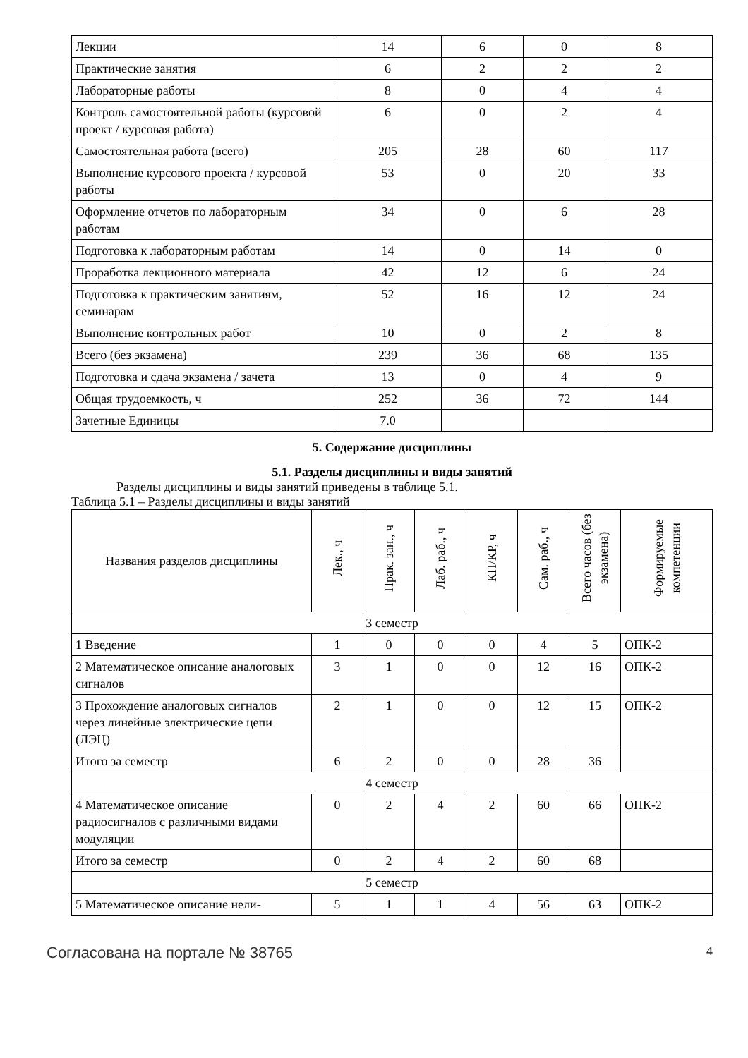| Лекции | 14 | 6 | 0 | 8 |
| Практические занятия | 6 | 2 | 2 | 2 |
| Лабораторные работы | 8 | 0 | 4 | 4 |
| Контроль самостоятельной работы (курсовой проект / курсовая работа) | 6 | 0 | 2 | 4 |
| Самостоятельная работа (всего) | 205 | 28 | 60 | 117 |
| Выполнение курсового проекта / курсовой работы | 53 | 0 | 20 | 33 |
| Оформление отчетов по лабораторным работам | 34 | 0 | 6 | 28 |
| Подготовка к лабораторным работам | 14 | 0 | 14 | 0 |
| Проработка лекционного материала | 42 | 12 | 6 | 24 |
| Подготовка к практическим занятиям, семинарам | 52 | 16 | 12 | 24 |
| Выполнение контрольных работ | 10 | 0 | 2 | 8 |
| Всего (без экзамена) | 239 | 36 | 68 | 135 |
| Подготовка и сдача экзамена / зачета | 13 | 0 | 4 | 9 |
| Общая трудоемкость, ч | 252 | 36 | 72 | 144 |
| Зачетные Единицы | 7.0 | | | |
5. Содержание дисциплины
5.1. Разделы дисциплины и виды занятий
Разделы дисциплины и виды занятий приведены в таблице 5.1.
Таблица 5.1 – Разделы дисциплины и виды занятий
| Названия разделов дисциплины | Лек., ч | Прак. зан., ч | Лаб. раб., ч | КП/КР, ч | Сам. раб., ч | Всего часов (без экзамена) | Формируемые компетенции |
| --- | --- | --- | --- | --- | --- | --- | --- |
| 3 семестр | | | | | | | |
| 1 Введение | 1 | 0 | 0 | 0 | 4 | 5 | ОПК-2 |
| 2 Математическое описание аналоговых сигналов | 3 | 1 | 0 | 0 | 12 | 16 | ОПК-2 |
| 3 Прохождение аналоговых сигналов через линейные электрические цепи (ЛЭЦ) | 2 | 1 | 0 | 0 | 12 | 15 | ОПК-2 |
| Итого за семестр | 6 | 2 | 0 | 0 | 28 | 36 | |
| 4 семестр | | | | | | | |
| 4 Математическое описание радиосигналов с различными видами модуляции | 0 | 2 | 4 | 2 | 60 | 66 | ОПК-2 |
| Итого за семестр | 0 | 2 | 4 | 2 | 60 | 68 | |
| 5 семестр | | | | | | | |
| 5 Математическое описание нели- | 5 | 1 | 1 | 4 | 56 | 63 | ОПК-2 |
Согласована на портале № 38765 4